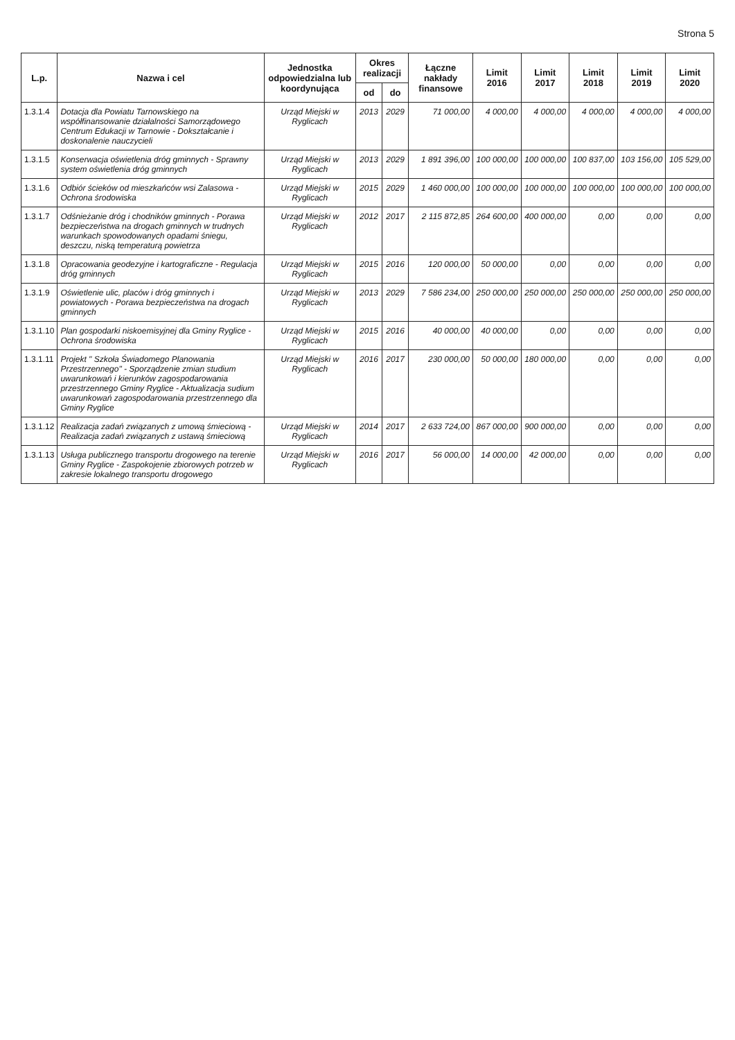Strona 5
| L.p. | Nazwa i cel | Jednostka odpowiedzialna lub koordynująca | Okres realizacji | | Łączne nakłady finansowe | Limit 2016 | Limit 2017 | Limit 2018 | Limit 2019 | Limit 2020 |
| --- | --- | --- | --- | --- | --- | --- | --- | --- | --- | --- |
| | | | od | do | | | | | | |
| 1.3.1.4 | Dotacja dla Powiatu Tarnowskiego na współfinansowanie działalności Samorządowego Centrum Edukacji w Tarnowie - Dokształcanie i doskonalenie nauczycieli | Urząd Miejski w Ryglicach | 2013 | 2029 | 71 000,00 | 4 000,00 | 4 000,00 | 4 000,00 | 4 000,00 | 4 000,00 |
| 1.3.1.5 | Konserwacja oświetlenia dróg gminnych - Sprawny system oświetlenia dróg gminnych | Urząd Miejski w Ryglicach | 2013 | 2029 | 1 891 396,00 | 100 000,00 | 100 000,00 | 100 837,00 | 103 156,00 | 105 529,00 |
| 1.3.1.6 | Odbiór ścieków od mieszkańców wsi Zalasowa - Ochrona środowiska | Urząd Miejski w Ryglicach | 2015 | 2029 | 1 460 000,00 | 100 000,00 | 100 000,00 | 100 000,00 | 100 000,00 | 100 000,00 |
| 1.3.1.7 | Odśnieżanie dróg i chodników gminnych - Porawa bezpieczeństwa na drogach gminnych w trudnych warunkach spowodowanych opadami śniegu, deszczu, niską temperaturą powietrza | Urząd Miejski w Ryglicach | 2012 | 2017 | 2 115 872,85 | 264 600,00 | 400 000,00 | 0,00 | 0,00 | 0,00 |
| 1.3.1.8 | Opracowania geodezyjne i kartograficzne - Regulacja dróg gminnych | Urząd Miejski w Ryglicach | 2015 | 2016 | 120 000,00 | 50 000,00 | 0,00 | 0,00 | 0,00 | 0,00 |
| 1.3.1.9 | Oświetlenie ulic, placów i dróg gminnych i powiatowych - Porawa bezpieczeństwa na drogach gminnych | Urząd Miejski w Ryglicach | 2013 | 2029 | 7 586 234,00 | 250 000,00 | 250 000,00 | 250 000,00 | 250 000,00 | 250 000,00 |
| 1.3.1.10 | Plan gospodarki niskoemisyjnej dla Gminy Ryglice - Ochrona środowiska | Urząd Miejski w Ryglicach | 2015 | 2016 | 40 000,00 | 40 000,00 | 0,00 | 0,00 | 0,00 | 0,00 |
| 1.3.1.11 | Projekt " Szkoła Świadomego Planowania Przestrzennego" - Sporządzenie zmian studium uwarunkowań i kierunków zagospodarowania przestrzennego Gminy Ryglice - Aktualizacja sudium uwarunkowań zagospodarowania przestrzennego dla Gminy Ryglice | Urząd Miejski w Ryglicach | 2016 | 2017 | 230 000,00 | 50 000,00 | 180 000,00 | 0,00 | 0,00 | 0,00 |
| 1.3.1.12 | Realizacja zadań związanych z umową śmieciową - Realizacja zadań związanych z ustawą śmieciową | Urząd Miejski w Ryglicach | 2014 | 2017 | 2 633 724,00 | 867 000,00 | 900 000,00 | 0,00 | 0,00 | 0,00 |
| 1.3.1.13 | Usługa publicznego transportu drogowego na terenie Gminy Ryglice - Zaspokojenie zbiorowych potrzeb w zakresie lokalnego transportu drogowego | Urząd Miejski w Ryglicach | 2016 | 2017 | 56 000,00 | 14 000,00 | 42 000,00 | 0,00 | 0,00 | 0,00 |